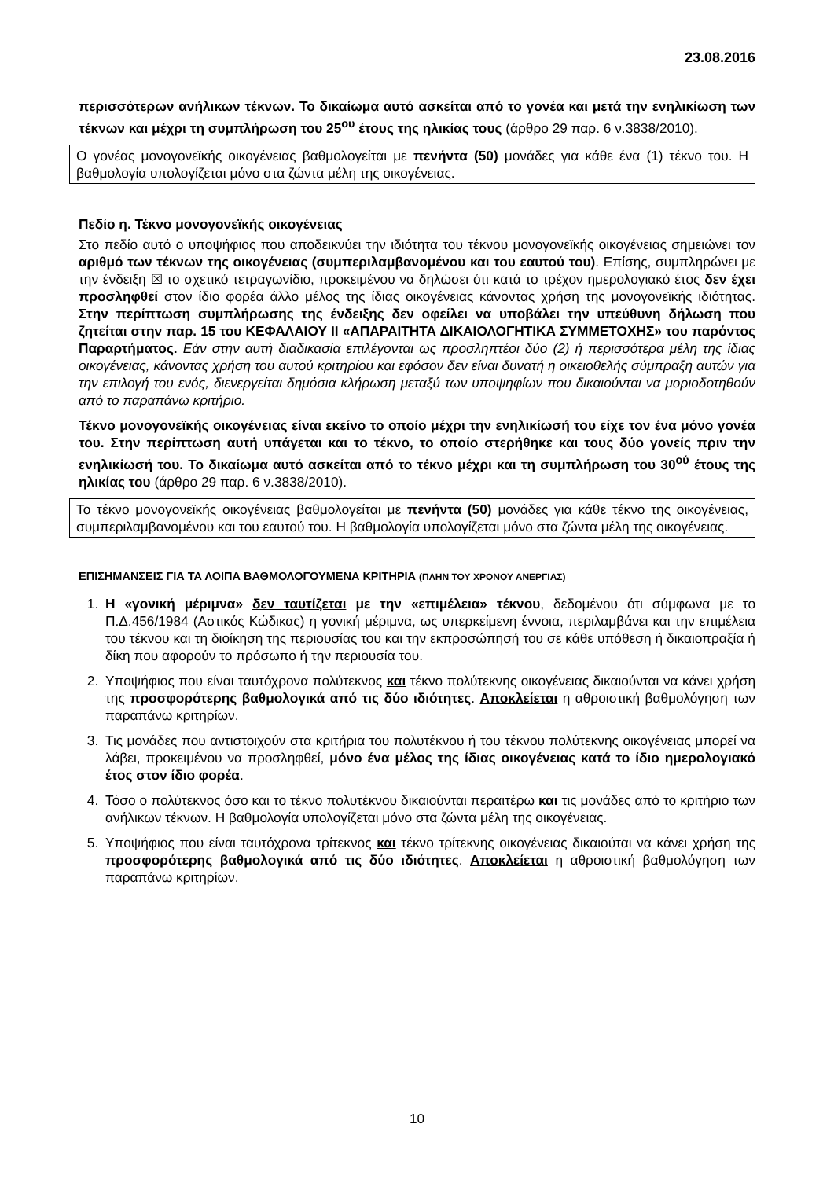23.08.2016
περισσότερων ανήλικων τέκνων. Το δικαίωμα αυτό ασκείται από το γονέα και μετά την ενηλικίωση των τέκνων και μέχρι τη συμπλήρωση του 25<sup>ου</sup> έτους της ηλικίας τους (άρθρο 29 παρ. 6 ν.3838/2010).
Ο γονέας μονογονεϊκής οικογένειας βαθμολογείται με πενήντα (50) μονάδες για κάθε ένα (1) τέκνο του. Η βαθμολογία υπολογίζεται μόνο στα ζώντα μέλη της οικογένειας.
Πεδίο η. Τέκνο μονογονεϊκής οικογένειας
Στο πεδίο αυτό ο υποψήφιος που αποδεικνύει την ιδιότητα του τέκνου μονογονεϊκής οικογένειας σημειώνει τον αριθμό των τέκνων της οικογένειας (συμπεριλαμβανομένου και του εαυτού του). Επίσης, συμπληρώνει με την ένδειξη ☒ το σχετικό τετραγωνίδιο, προκειμένου να δηλώσει ότι κατά το τρέχον ημερολογιακό έτος δεν έχει προσληφθεί στον ίδιο φορέα άλλο μέλος της ίδιας οικογένειας κάνοντας χρήση της μονογονεϊκής ιδιότητας. Στην περίπτωση συμπλήρωσης της ένδειξης δεν οφείλει να υποβάλει την υπεύθυνη δήλωση που ζητείται στην παρ. 15 του ΚΕΦΑΛΑΙΟΥ ΙΙ «ΑΠΑΡΑΙΤΗΤΑ ΔΙΚΑΙΟΛΟΓΗΤΙΚΑ ΣΥΜΜΕΤΟΧΗΣ» του παρόντος Παραρτήματος. Εάν στην αυτή διαδικασία επιλέγονται ως προσληπτέοι δύο (2) ή περισσότερα μέλη της ίδιας οικογένειας, κάνοντας χρήση του αυτού κριτηρίου και εφόσον δεν είναι δυνατή η οικειοθελής σύμπραξη αυτών για την επιλογή του ενός, διενεργείται δημόσια κλήρωση μεταξύ των υποψηφίων που δικαιούνται να μοριοδοτηθούν από το παραπάνω κριτήριο.
Τέκνο μονογονεϊκής οικογένειας είναι εκείνο το οποίο μέχρι την ενηλικίωσή του είχε τον ένα μόνο γονέα του. Στην περίπτωση αυτή υπάγεται και το τέκνο, το οποίο στερήθηκε και τους δύο γονείς πριν την ενηλικίωσή του. Το δικαίωμα αυτό ασκείται από το τέκνο μέχρι και τη συμπλήρωση του 30<sup>ού</sup> έτους της ηλικίας του (άρθρο 29 παρ. 6 ν.3838/2010).
Το τέκνο μονογονεϊκής οικογένειας βαθμολογείται με πενήντα (50) μονάδες για κάθε τέκνο της οικογένειας, συμπεριλαμβανομένου και του εαυτού του. Η βαθμολογία υπολογίζεται μόνο στα ζώντα μέλη της οικογένειας.
ΕΠΙΣΗΜΑΝΣΕΙΣ ΓΙΑ ΤΑ ΛΟΙΠΑ ΒΑΘΜΟΛΟΓΟΥΜΕΝΑ ΚΡΙΤΗΡΙΑ (ΠΛΗΝ ΤΟΥ ΧΡΟΝΟΥ ΑΝΕΡΓΙΑΣ)
1. Η «γονική μέριμνα» δεν ταυτίζεται με την «επιμέλεια» τέκνου, δεδομένου ότι σύμφωνα με το Π.Δ.456/1984 (Αστικός Κώδικας) η γονική μέριμνα, ως υπερκείμενη έννοια, περιλαμβάνει και την επιμέλεια του τέκνου και τη διοίκηση της περιουσίας του και την εκπροσώπησή του σε κάθε υπόθεση ή δικαιοπραξία ή δίκη που αφορούν το πρόσωπο ή την περιουσία του.
2. Υποψήφιος που είναι ταυτόχρονα πολύτεκνος και τέκνο πολύτεκνης οικογένειας δικαιούνται να κάνει χρήση της προσφορότερης βαθμολογικά από τις δύο ιδιότητες. Αποκλείεται η αθροιστική βαθμολόγηση των παραπάνω κριτηρίων.
3. Τις μονάδες που αντιστοιχούν στα κριτήρια του πολυτέκνου ή του τέκνου πολύτεκνης οικογένειας μπορεί να λάβει, προκειμένου να προσληφθεί, μόνο ένα μέλος της ίδιας οικογένειας κατά το ίδιο ημερολογιακό έτος στον ίδιο φορέα.
4. Τόσο ο πολύτεκνος όσο και το τέκνο πολυτέκνου δικαιούνται περαιτέρω και τις μονάδες από το κριτήριο των ανήλικων τέκνων. Η βαθμολογία υπολογίζεται μόνο στα ζώντα μέλη της οικογένειας.
5. Υποψήφιος που είναι ταυτόχρονα τρίτεκνος και τέκνο τρίτεκνης οικογένειας δικαιούται να κάνει χρήση της προσφορότερης βαθμολογικά από τις δύο ιδιότητες. Αποκλείεται η αθροιστική βαθμολόγηση των παραπάνω κριτηρίων.
10